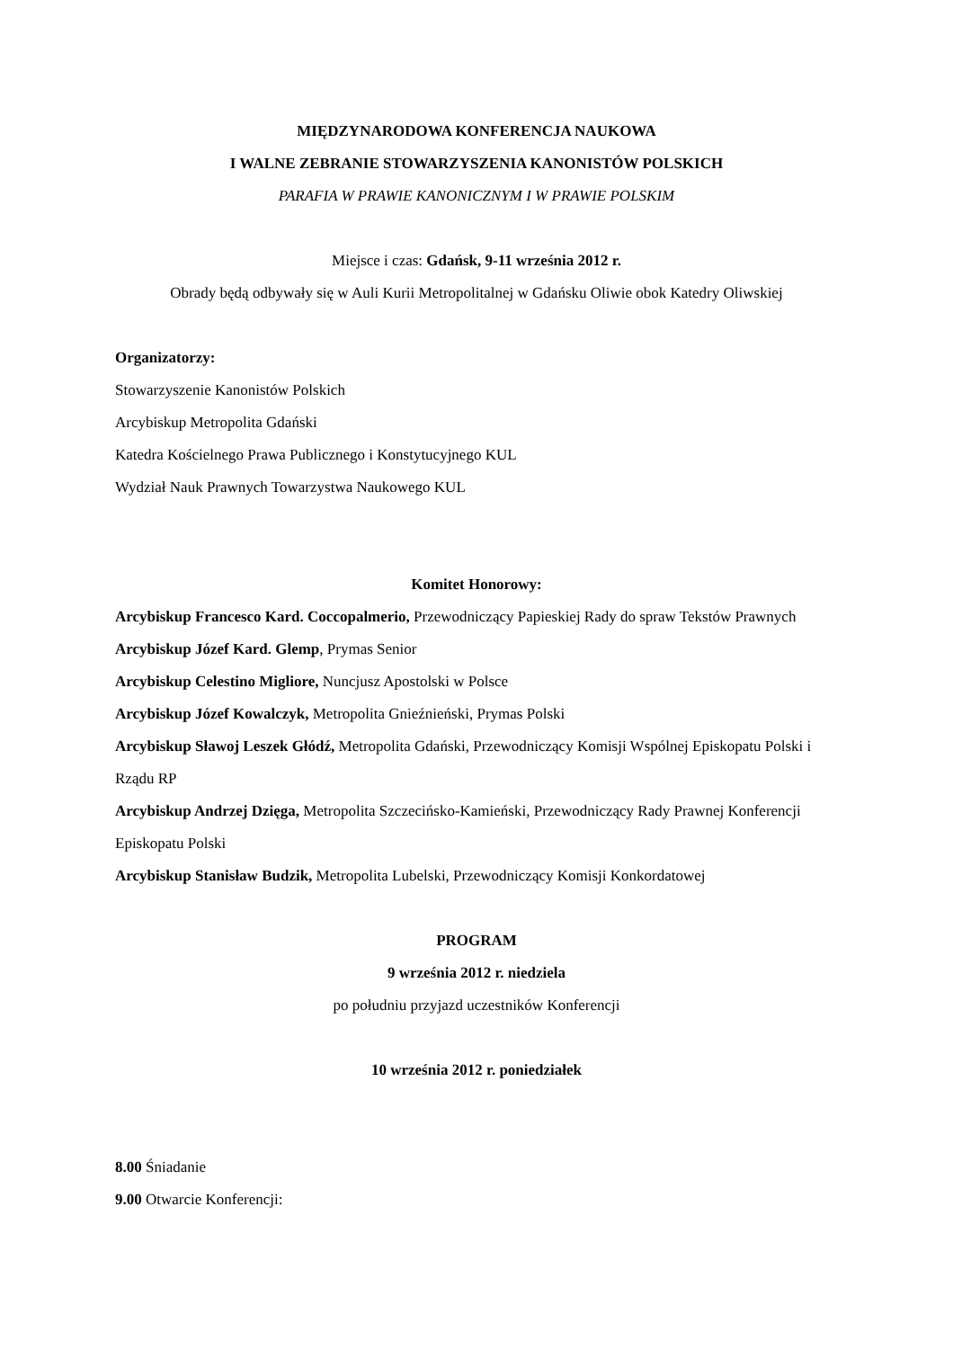MIĘDZYNARODOWA KONFERENCJA NAUKOWA
I WALNE ZEBRANIE STOWARZYSZENIA KANONISTÓW POLSKICH
PARAFIA W PRAWIE KANONICZNYM I W PRAWIE POLSKIM
Miejsce i czas: Gdańsk, 9-11 września 2012 r.
Obrady będą odbywały się w Auli Kurii Metropolitalnej w Gdańsku Oliwie obok Katedry Oliwskiej
Organizatorzy:
Stowarzyszenie Kanonistów Polskich
Arcybiskup Metropolita Gdański
Katedra Kościelnego Prawa Publicznego i Konstytucyjnego KUL
Wydział Nauk Prawnych Towarzystwa Naukowego KUL
Komitet Honorowy:
Arcybiskup Francesco Kard. Coccopalmerio, Przewodniczący Papieskiej Rady do spraw Tekstów Prawnych
Arcybiskup Józef Kard. Glemp, Prymas Senior
Arcybiskup Celestino Migliore, Nuncjusz Apostolski w Polsce
Arcybiskup Józef Kowalczyk, Metropolita Gnieźnieński, Prymas Polski
Arcybiskup Sławoj Leszek Głódź, Metropolita Gdański, Przewodniczący Komisji Wspólnej Episkopatu Polski i Rządu RP
Arcybiskup Andrzej Dzięga, Metropolita Szczecińsko-Kamieński, Przewodniczący Rady Prawnej Konferencji Episkopatu Polski
Arcybiskup Stanisław Budzik, Metropolita Lubelski, Przewodniczący Komisji Konkordatowej
PROGRAM
9 września 2012 r. niedziela
po południu przyjazd uczestników Konferencji
10 września 2012 r. poniedziałek
8.00 Śniadanie
9.00 Otwarcie Konferencji: